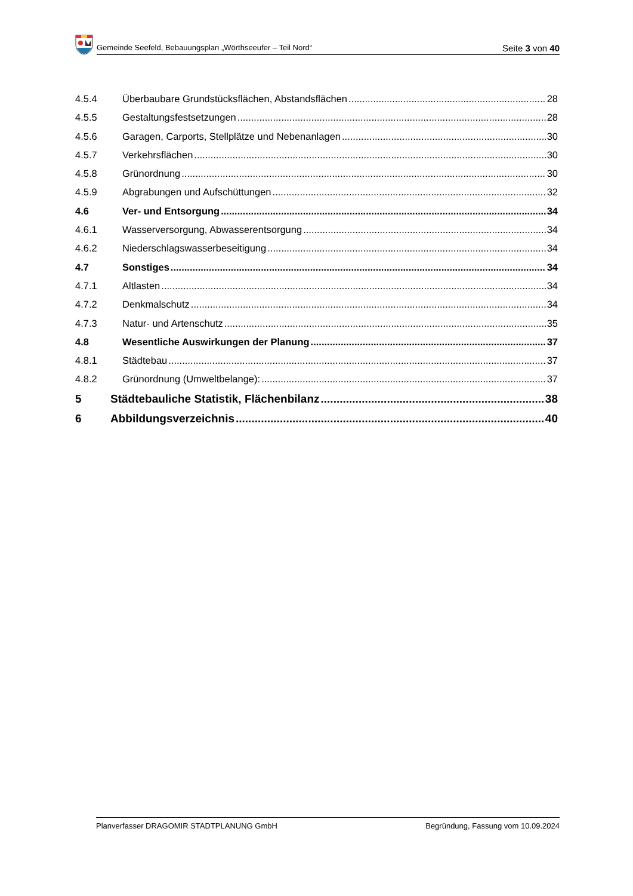Gemeinde Seefeld, Bebauungsplan „Wörthseeufer – Teil Nord“Seite 3 von 40
4.5.4 Überbaubare Grundstücksflächen, Abstandsflächen 28
4.5.5 Gestaltungsfestsetzungen 28
4.5.6 Garagen, Carports, Stellplätze und Nebenanlagen 30
4.5.7 Verkehrsflächen 30
4.5.8 Grünordnung 30
4.5.9 Abgrabungen und Aufschüttungen 32
4.6 Ver- und Entsorgung 34
4.6.1 Wasserversorgung, Abwasserentsorgung 34
4.6.2 Niederschlagswasserbeseitigung 34
4.7 Sonstiges 34
4.7.1 Altlasten 34
4.7.2 Denkmalschutz 34
4.7.3 Natur- und Artenschutz 35
4.8 Wesentliche Auswirkungen der Planung 37
4.8.1 Städtebau 37
4.8.2 Grünordnung (Umweltbelange): 37
5 Städtebauliche Statistik, Flächenbilanz 38
6 Abbildungsverzeichnis 40
Planverfasser DRAGOMIR STADTPLANUNG GmbH Begründung, Fassung vom 10.09.2024